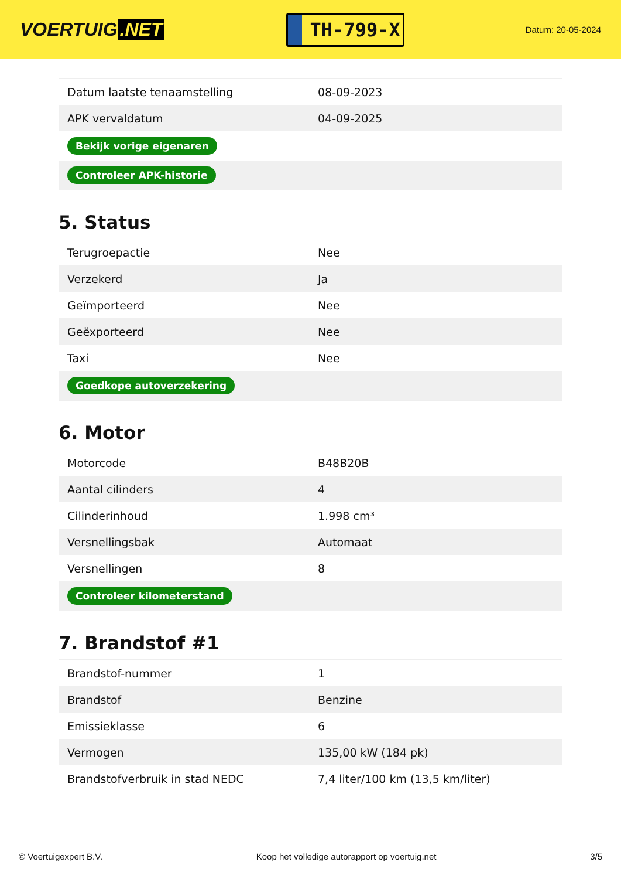VOERTUIG.NET
TH-799-X
Datum: 20-05-2024
| Datum laatste tenaamstelling | 08-09-2023 |
| APK vervaldatum | 04-09-2025 |
| Bekijk vorige eigenaren | |
| Controleer APK-historie | |
5. Status
| Terugroepactie | Nee |
| Verzekerd | Ja |
| Geïmporteerd | Nee |
| Geëxporteerd | Nee |
| Taxi | Nee |
| Goedkope autoverzekering | |
6. Motor
| Motorcode | B48B20B |
| Aantal cilinders | 4 |
| Cilinderinhoud | 1.998 cm³ |
| Versnellingsbak | Automaat |
| Versnellingen | 8 |
| Controleer kilometerstand | |
7. Brandstof #1
| Brandstof-nummer | 1 |
| Brandstof | Benzine |
| Emissieklasse | 6 |
| Vermogen | 135,00 kW (184 pk) |
| Brandstofverbruik in stad NEDC | 7,4 liter/100 km (13,5 km/liter) |
© Voertuigexpert B.V. Koop het volledige autorapport op voertuig.net 3/5